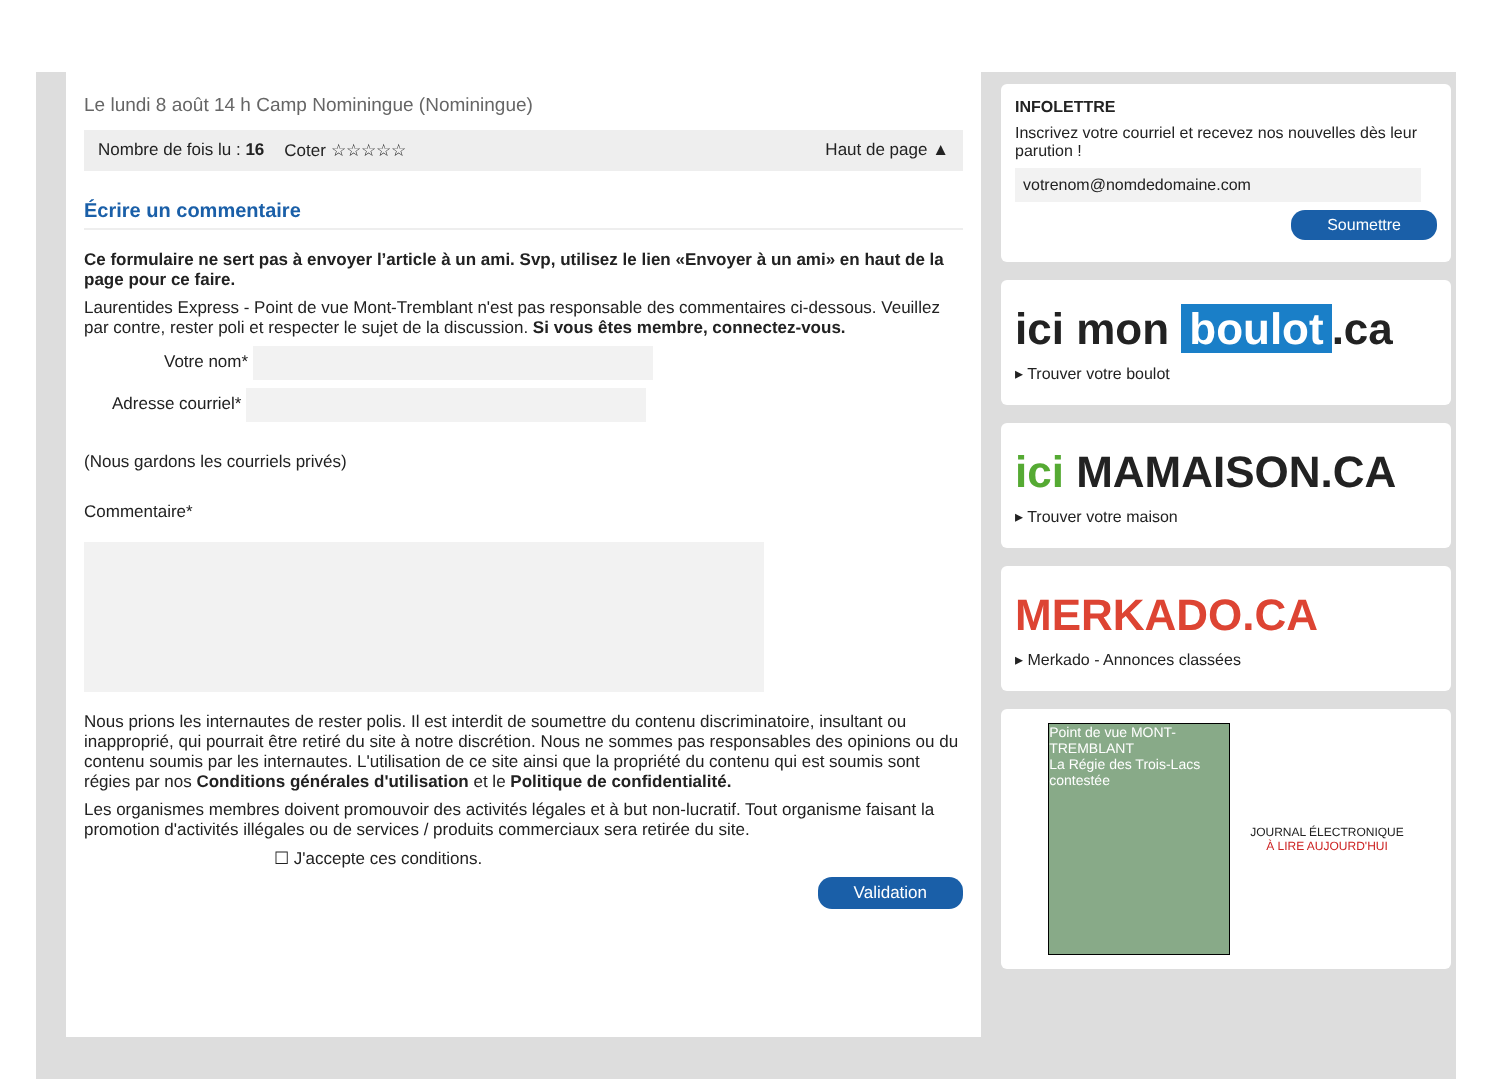Le lundi 8 août 14 h Camp Nominingue (Nominingue)
Nombre de fois lu : 16 Coter ☆☆☆☆☆ Haut de page ▲
Écrire un commentaire
Ce formulaire ne sert pas à envoyer l’article à un ami. Svp, utilisez le lien «Envoyer à un ami» en haut de la page pour ce faire.
Laurentides Express - Point de vue Mont-Tremblant n'est pas responsable des commentaires ci-dessous. Veuillez par contre, rester poli et respecter le sujet de la discussion. Si vous êtes membre, connectez-vous.
Votre nom*
Adresse courriel*
(Nous gardons les courriels privés)
Commentaire*
Nous prions les internautes de rester polis. Il est interdit de soumettre du contenu discriminatoire, insultant ou inapproprié, qui pourrait être retiré du site à notre discrétion. Nous ne sommes pas responsables des opinions ou du contenu soumis par les internautes. L'utilisation de ce site ainsi que la propriété du contenu qui est soumis sont régies par nos Conditions générales d'utilisation et le Politique de confidentialité.
Les organismes membres doivent promouvoir des activités légales et à but non-lucratif. Tout organisme faisant la promotion d'activités illégales ou de services / produits commerciaux sera retirée du site.
☐ J'accepte ces conditions.
Validation
INFOLETTRE
Inscrivez votre courriel et recevez nos nouvelles dès leur parution !
votrenom@nomdedomaine.com
Soumettre
ici mon boulot.ca
▸ Trouver votre boulot
ici MAMAISON.CA
▸ Trouver votre maison
MERKADO.CA
▸ Merkado - Annonces classées
Point de vue MONT-TREMBLANT
La Régie des Trois-Lacs contestée
JOURNAL ÉLECTRONIQUE
À LIRE AUJOURD'HUI